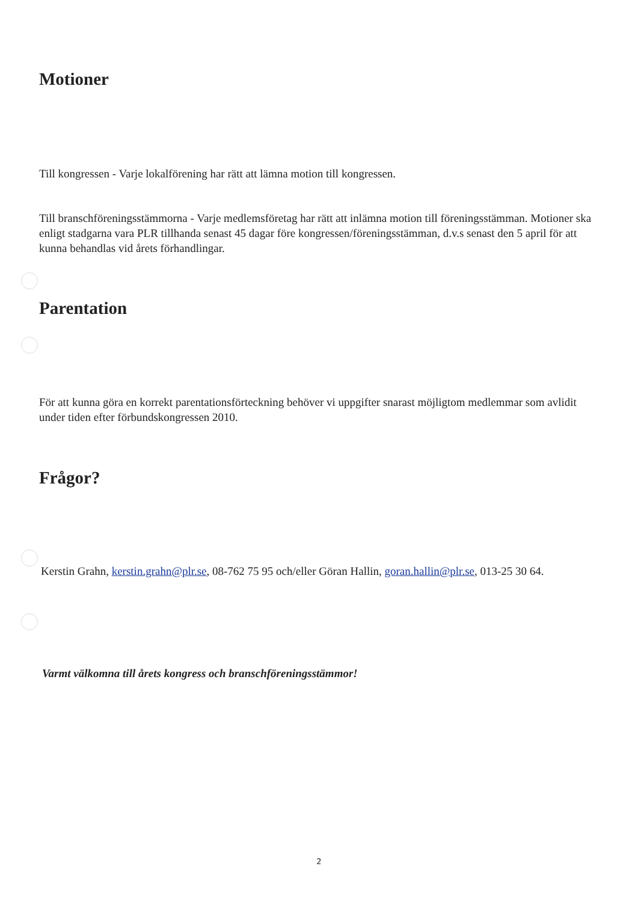Motioner
Till kongressen - Varje lokalförening har rätt att lämna motion till kongressen.
Till branschföreningsstämmorna - Varje medlemsföretag har rätt att inlämna motion till föreningsstämman. Motioner ska enligt stadgarna vara PLR tillhanda senast 45 dagar före kongressen/föreningsstämman, d.v.s senast den 5 april för att kunna behandlas vid årets förhandlingar.
Parentation
För att kunna göra en korrekt parentationsförteckning behöver vi uppgifter snarast möjligtom medlemmar som avlidit under tiden efter förbundskongressen 2010.
Frågor?
Kerstin Grahn, kerstin.grahn@plr.se, 08-762 75 95 och/eller Göran Hallin, goran.hallin@plr.se, 013-25 30 64.
Varmt välkomna till årets kongress och branschföreningsstämmor!
2